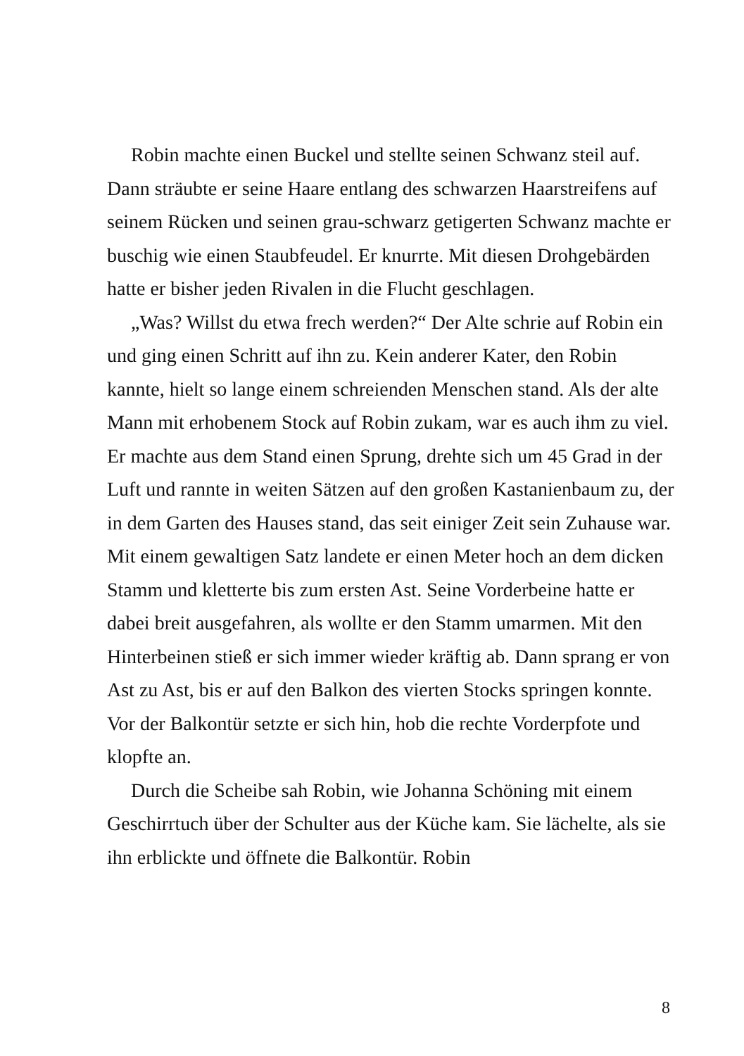Robin machte einen Buckel und stellte seinen Schwanz steil auf. Dann sträubte er seine Haare entlang des schwarzen Haarstreifens auf seinem Rücken und seinen grau-schwarz getigerten Schwanz machte er buschig wie einen Staubfeudel. Er knurrte. Mit diesen Drohgebärden hatte er bisher jeden Rivalen in die Flucht geschlagen.
„Was? Willst du etwa frech werden?“ Der Alte schrie auf Robin ein und ging einen Schritt auf ihn zu. Kein anderer Kater, den Robin kannte, hielt so lange einem schreienden Menschen stand. Als der alte Mann mit erhobenem Stock auf Robin zukam, war es auch ihm zu viel. Er machte aus dem Stand einen Sprung, drehte sich um 45 Grad in der Luft und rannte in weiten Sätzen auf den großen Kastanienbaum zu, der in dem Garten des Hauses stand, das seit einiger Zeit sein Zuhause war. Mit einem gewaltigen Satz landete er einen Meter hoch an dem dicken Stamm und kletterte bis zum ersten Ast. Seine Vorderbeine hatte er dabei breit ausgefahren, als wollte er den Stamm umarmen. Mit den Hinterbeinen stieß er sich immer wieder kräftig ab. Dann sprang er von Ast zu Ast, bis er auf den Balkon des vierten Stocks springen konnte. Vor der Balkontür setzte er sich hin, hob die rechte Vorderpfote und klopfte an.
Durch die Scheibe sah Robin, wie Johanna Schöning mit einem Geschirrtuch über der Schulter aus der Küche kam. Sie lächelte, als sie ihn erblickte und öffnete die Balkontür. Robin
8